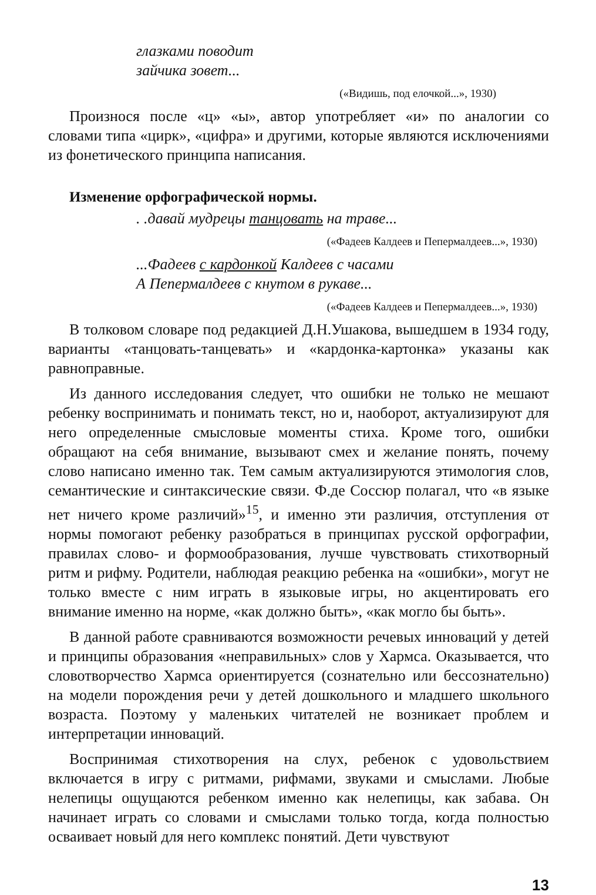глазками поводит
зайчика зовет...
(«Видишь, под елочкой...», 1930)
Произнося после «ц» «ы», автор употребляет «и» по аналогии со словами типа «цирк», «цифра» и другими, которые являются исключениями из фонетического принципа написания.
Изменение орфографической нормы.
. .давай мудрецы танцовать на траве...
(«Фадеев Калдеев и Пепермалдеев...», 1930)
...Фадеев с кардонкой Калдеев с часами
А Пепермалдеев с кнутом в рукаве...
(«Фадеев Калдеев и Пепермалдеев...», 1930)
В толковом словаре под редакцией Д.Н.Ушакова, вышедшем в 1934 году, варианты «танцовать-танцевать» и «кардонка-картонка» указаны как равноправные.
Из данного исследования следует, что ошибки не только не мешают ребенку воспринимать и понимать текст, но и, наоборот, актуализируют для него определенные смысловые моменты стиха. Кроме того, ошибки обращают на себя внимание, вызывают смех и желание понять, почему слово написано именно так. Тем самым актуализируются этимология слов, семантические и синтаксические связи. Ф.де Соссюр полагал, что «в языке нет ничего кроме различий»<sup>15</sup>, и именно эти различия, отступления от нормы помогают ребенку разобраться в принципах русской орфографии, правилах слово- и формообразования, лучше чувствовать стихотворный ритм и рифму. Родители, наблюдая реакцию ребенка на «ошибки», могут не только вместе с ним играть в языковые игры, но акцентировать его внимание именно на норме, «как должно быть», «как могло бы быть».
В данной работе сравниваются возможности речевых инноваций у детей и принципы образования «неправильных» слов у Хармса. Оказывается, что словотворчество Хармса ориентируется (сознательно или бессознательно) на модели порождения речи у детей дошкольного и младшего школьного возраста. Поэтому у маленьких читателей не возникает проблем и интерпретации инноваций.
Воспринимая стихотворения на слух, ребенок с удовольствием включается в игру с ритмами, рифмами, звуками и смыслами. Любые нелепицы ощущаются ребенком именно как нелепицы, как забава. Он начинает играть со словами и смыслами только тогда, когда полностью осваивает новый для него комплекс понятий. Дети чувствуют
13